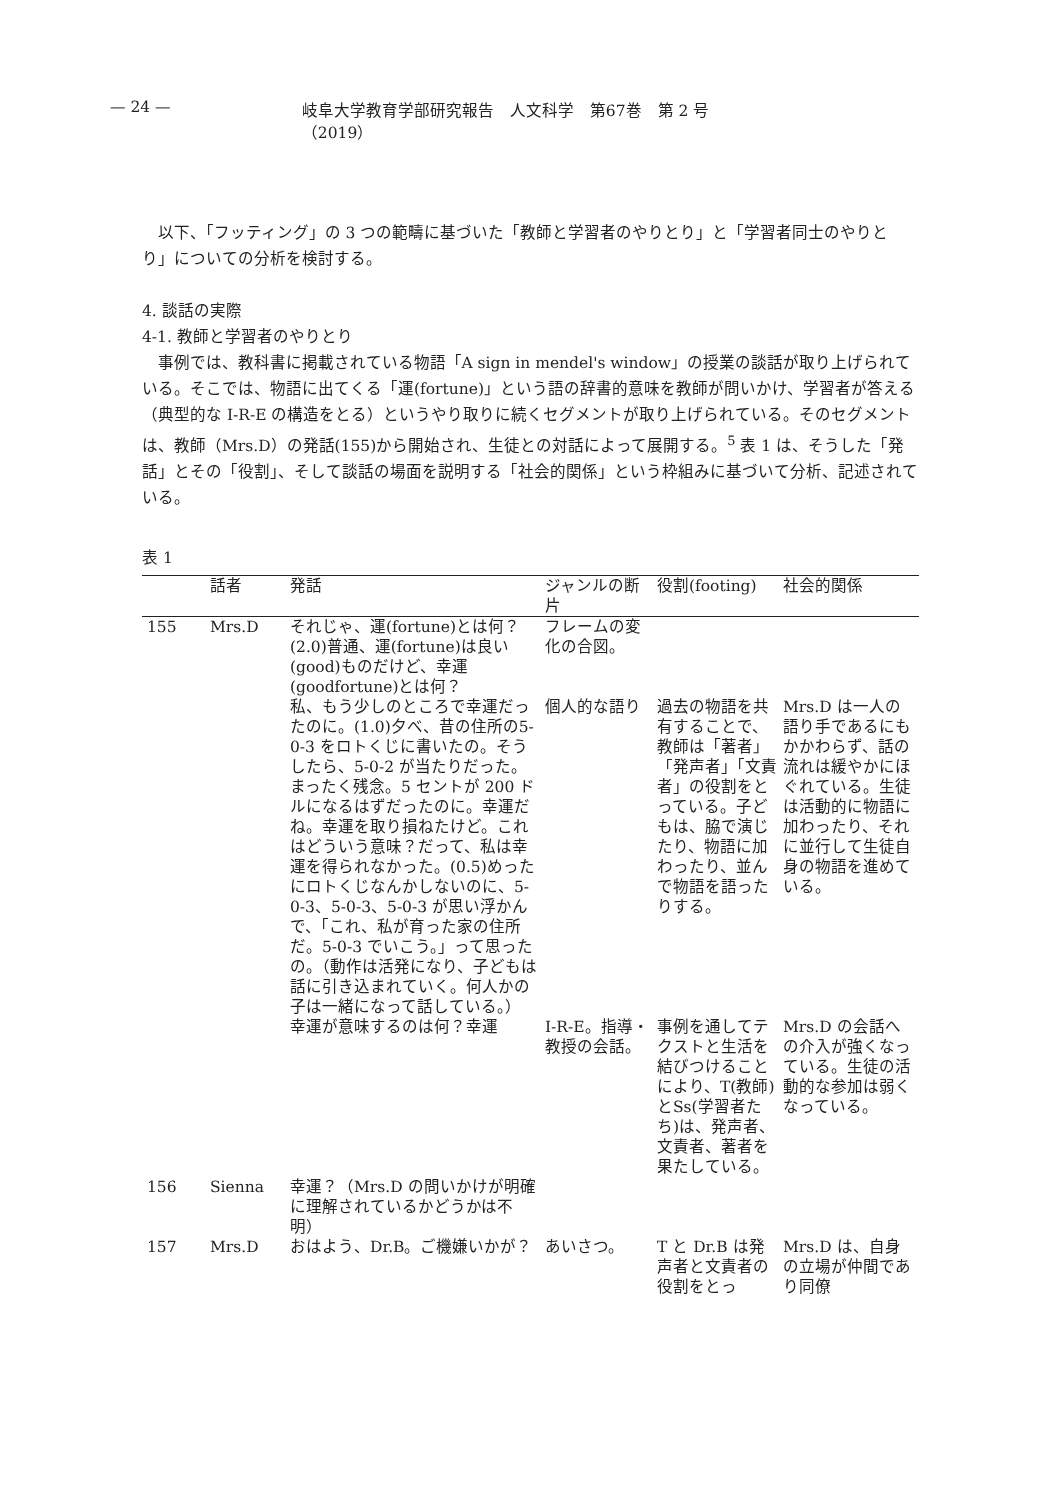— 24 — 岐阜大学教育学部研究報告　人文科学　第67巻　第 2 号（2019）
以下、「フッティング」の 3 つの範疇に基づいた「教師と学習者のやりとり」と「学習者同士のやりとり」についての分析を検討する。
4. 談話の実際
4-1. 教師と学習者のやりとり
事例では、教科書に掲載されている物語「A sign in mendel's window」の授業の談話が取り上げられている。そこでは、物語に出てくる「運(fortune)」という語の辞書的意味を教師が問いかけ、学習者が答える（典型的な I-R-E の構造をとる）というやり取りに続くセグメントが取り上げられている。そのセグメントは、教師（Mrs.D）の発話(155)から開始され、生徒との対話によって展開する。<sup>5</sup> 表 1 は、そうした「発話」とその「役割」、そして談話の場面を説明する「社会的関係」という枠組みに基づいて分析、記述されている。
表 1
| | 話者 | 発話 | ジャンルの断片 | 役割(footing) | 社会的関係 |
| --- | --- | --- | --- | --- | --- |
| 155 | Mrs.D | それじゃ、運(fortune)とは何？(2.0)普通、運(fortune)は良い(good)ものだけど、幸運(goodfortune)とは何？ | フレームの変化の合図。 | | |
| | | 私、もう少しのところで幸運だったのに。(1.0)夕べ、昔の住所の5-0-3 をロトくじに書いたの。そうしたら、5-0-2 が当たりだった。まったく残念。5 セントが 200 ドルになるはずだったのに。幸運だね。幸運を取り損ねたけど。これはどういう意味？だって、私は幸運を得られなかった。(0.5)めったにロトくじなんかしないのに、5-0-3、5-0-3、5-0-3 が思い浮かんで、「これ、私が育った家の住所だ。5-0-3 でいこう。」って思ったの。（動作は活発になり、子どもは話に引き込まれていく。何人かの子は一緒になって話している。） | 個人的な語り | 過去の物語を共有することで、教師は「著者」「発声者」「文責者」の役割をとっている。子どもは、脇で演じたり、物語に加わったり、並んで物語を語ったりする。 | Mrs.D は一人の語り手であるにもかかわらず、話の流れは緩やかにほぐれている。生徒は活動的に物語に加わったり、それに並行して生徒自身の物語を進めている。 |
| | | 幸運が意味するのは何？幸運 | I-R-E。指導・教授の会話。 | 事例を通してテクストと生活を結びつけることにより、T(教師)とSs(学習者たち)は、発声者、文責者、著者を果たしている。 | Mrs.D の会話への介入が強くなっている。生徒の活動的な参加は弱くなっている。 |
| 156 | Sienna | 幸運？（Mrs.D の問いかけが明確に理解されているかどうかは不明） | | | |
| 157 | Mrs.D | おはよう、Dr.B。ご機嫌いかが？ | あいさつ。 | T と Dr.B は発声者と文責者の役割をとっ | Mrs.D は、自身の立場が仲間であり同僚 |